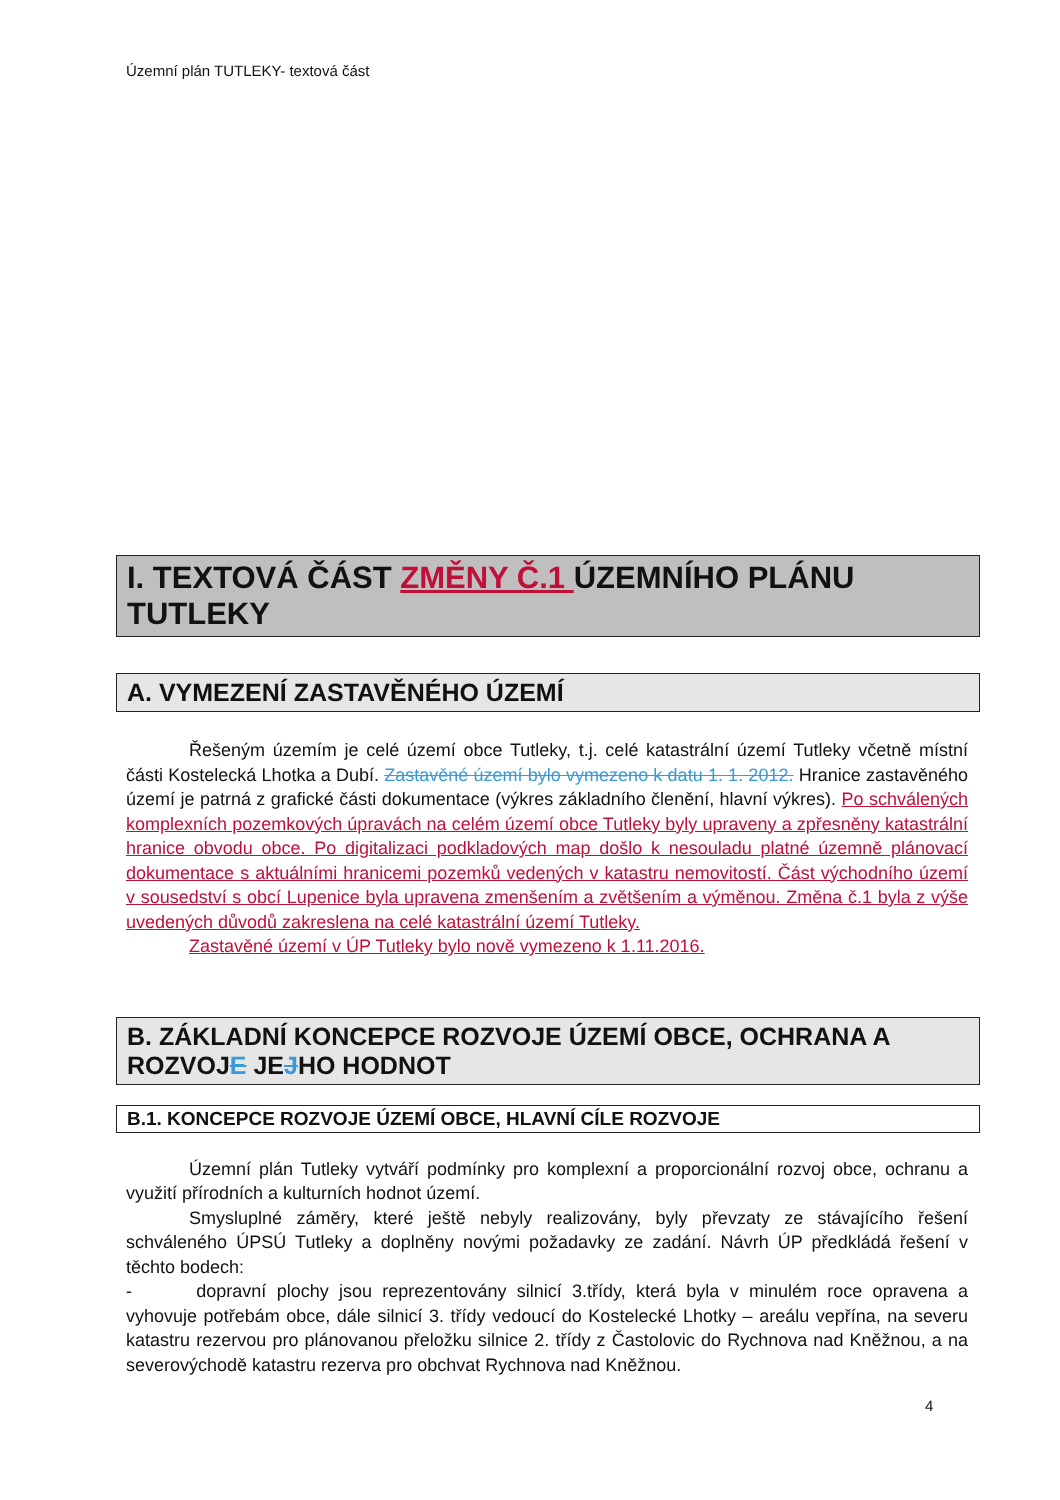Územní plán TUTLEKY- textová část
I. TEXTOVÁ ČÁST ZMĚNY Č.1 ÚZEMNÍHO PLÁNU TUTLEKY
A. VYMEZENÍ ZASTAVĚNÉHO ÚZEMÍ
Řešeným územím je celé území obce Tutleky, t.j. celé katastrální území Tutleky včetně místní části Kostelecká Lhotka a Dubí. Zastavěné území bylo vymezeno k datu 1. 1. 2012. Hranice zastavěného území je patrná z grafické části dokumentace (výkres základního členění, hlavní výkres). Po schválených komplexních pozemkových úpravách na celém území obce Tutleky byly upraveny a zpřesněny katastrální hranice obvodu obce. Po digitalizaci podkladových map došlo k nesouladu platné územně plánovací dokumentace s aktuálními hranicemi pozemků vedených v katastru nemovitostí. Část východního území v sousedství s obcí Lupenice byla upravena zmenšením a zvětšením a výměnou. Změna č.1 byla z výše uvedených důvodů zakreslena na celé katastrální území Tutleky.
Zastavěné území v ÚP Tutleky bylo nově vymezeno k 1.11.2016.
B. ZÁKLADNÍ KONCEPCE ROZVOJE ÚZEMÍ OBCE, OCHRANA A ROZVOJE JEJHO HODNOT
B.1. KONCEPCE ROZVOJE ÚZEMÍ OBCE, HLAVNÍ CÍLE ROZVOJE
Územní plán Tutleky vytváří podmínky pro komplexní a proporcionální rozvoj obce, ochranu a využití přírodních a kulturních hodnot území.
Smysluplné záměry, které ještě nebyly realizovány, byly převzaty ze stávajícího řešení schváleného ÚPSÚ Tutleky a doplněny novými požadavky ze zadání. Návrh ÚP předkládá řešení v těchto bodech:
- dopravní plochy jsou reprezentovány silnicí 3.třídy, která byla v minulém roce opravena a vyhovuje potřebám obce, dále silnicí 3. třídy vedoucí do Kostelecké Lhotky – areálu vepřína, na severu katastru rezervou pro plánovanou přeložku silnice 2. třídy z Častolovic do Rychnova nad Kněžnou, a na severovýchodě katastru rezerva pro obchvat Rychnova nad Kněžnou.
4